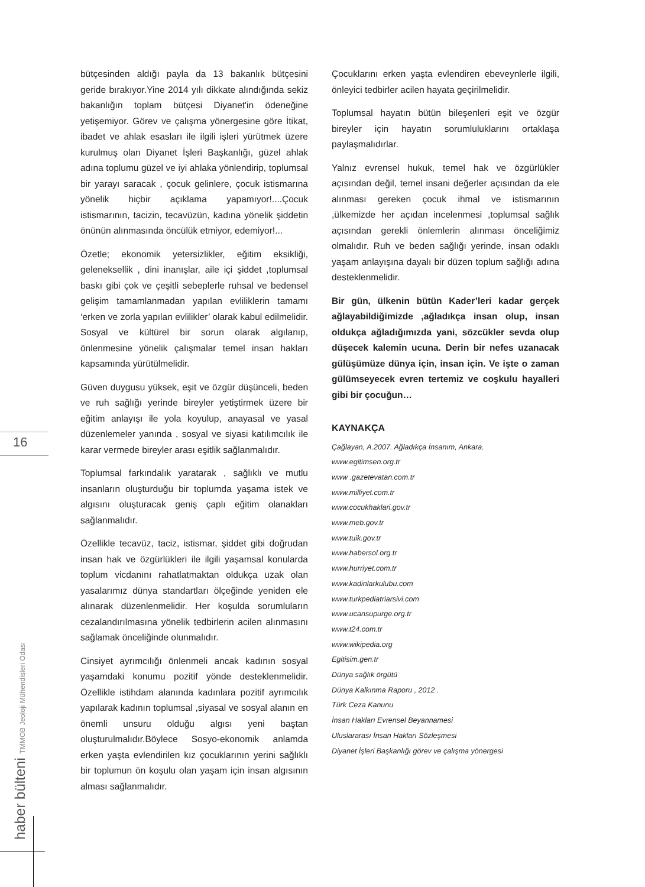16
haber bülteni TMMOB Jeoloji Mühendisleri Odası
bütçesinden aldığı payla da 13 bakanlık bütçesini geride bırakıyor.Yine 2014 yılı dikkate alındığında sekiz bakanlığın toplam bütçesi Diyanet'in ödeneğine yetişemiyor. Görev ve çalışma yönergesine göre İtikat, ibadet ve ahlak esasları ile ilgili işleri yürütmek üzere kurulmuş olan Diyanet İşleri Başkanlığı, güzel ahlak adına toplumu güzel ve iyi ahlaka yönlendirip, toplumsal bir yarayı saracak , çocuk gelinlere, çocuk istismarına yönelik hiçbir açıklama yapamıyor!....Çocuk istismarının, tacizin, tecavüzün, kadına yönelik şiddetin önünün alınmasında öncülük etmiyor, edemiyor!...
Özetle; ekonomik yetersizlikler, eğitim eksikliği, geleneksellik , dini inanışlar, aile içi şiddet ,toplumsal baskı gibi çok ve çeşitli sebeplerle ruhsal ve bedensel gelişim tamamlanmadan yapılan evliliklerin tamamı ‘erken ve zorla yapılan evlilikler’ olarak kabul edilmelidir. Sosyal ve kültürel bir sorun olarak algılanıp, önlenmesine yönelik çalışmalar temel insan hakları kapsamında yürütülmelidir.
Güven duygusu yüksek, eşit ve özgür düşünceli, beden ve ruh sağlığı yerinde bireyler yetiştirmek üzere bir eğitim anlayışı ile yola koyulup, anayasal ve yasal düzenlemeler yanında , sosyal ve siyasi katılımcılık ile karar vermede bireyler arası eşitlik sağlanmalıdır.
Toplumsal farkındalık yaratarak , sağlıklı ve mutlu insanların oluşturduğu bir toplumda yaşama istek ve algısını oluşturacak geniş çaplı eğitim olanakları sağlanmalıdır.
Özellikle tecavüz, taciz, istismar, şiddet gibi doğrudan insan hak ve özgürlükleri ile ilgili yaşamsal konularda toplum vicdanını rahatlatmaktan oldukça uzak olan yasalarımız dünya standartları ölçeğinde yeniden ele alınarak düzenlenmelidir. Her koşulda sorumluların cezalandırılmasına yönelik tedbirlerin acilen alınmasını sağlamak önceliğinde olunmalıdır.
Cinsiyet ayrımcılığı önlenmeli ancak kadının sosyal yaşamdaki konumu pozitif yönde desteklenmelidir. Özellikle istihdam alanında kadınlara pozitif ayrımcılık yapılarak kadının toplumsal ,siyasal ve sosyal alanın en önemli unsuru olduğu algısı yeni baştan oluşturulmalıdır.Böylece Sosyo-ekonomik anlamda erken yaşta evlendirilen kız çocuklarının yerini sağlıklı bir toplumun ön koşulu olan yaşam için insan algısının alması sağlanmalıdır.
Çocuklarını erken yaşta evlendiren ebeveynlerle ilgili, önleyici tedbirler acilen hayata geçirilmelidir.
Toplumsal hayatın bütün bileşenleri eşit ve özgür bireyler için hayatın sorumluluklarını ortaklaşa paylaşmalıdırlar.
Yalnız evrensel hukuk, temel hak ve özgürlükler açısından değil, temel insani değerler açısından da ele alınması gereken çocuk ihmal ve istismarının ,ülkemizde her açıdan incelenmesi ,toplumsal sağlık açısından gerekli önlemlerin alınması önceliğimiz olmalıdır. Ruh ve beden sağlığı yerinde, insan odaklı yaşam anlayışına dayalı bir düzen toplum sağlığı adına desteklenmelidir.
Bir gün, ülkenin bütün Kader’leri kadar gerçek ağlayabildiğimizde ,ağladıkça insan olup, insan oldukça ağladığımızda yani, sözcükler sevda olup düşecek kalemin ucuna. Derin bir nefes uzanacak gülüşümüze dünya için, insan için. Ve işte o zaman gülümseyecek evren tertemiz ve coşkulu hayalleri gibi bir çocuğun…
KAYNAKÇA
Çağlayan, A.2007. Ağladıkça İnsanım, Ankara.
www.egitimsen.org.tr
www .gazetevatan.com.tr
www.milliyet.com.tr
www.cocukhaklari.gov.tr
www.meb.gov.tr
www.tuik.gov.tr
www.habersol.org.tr
www.hurriyet.com.tr
www.kadinlarkulubu.com
www.turkpediatriarsivi.com
www.ucansupurge.org.tr
www.t24.com.tr
www.wikipedia.org
Egitisim.gen.tr
Dünya sağlık örgütü
Dünya Kalkınma Raporu , 2012 .
Türk Ceza Kanunu
İnsan Hakları Evrensel Beyannamesi
Uluslararası İnsan Hakları Sözleşmesi
Diyanet İşleri Başkanlığı görev ve çalışma yönergesi